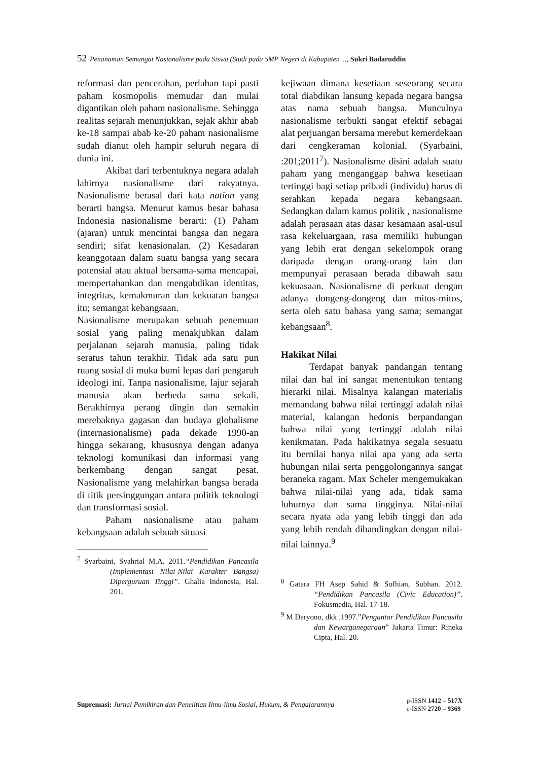52 Penanaman Semangat Nasionalisme pada Siswa (Studi pada SMP Negeri di Kabupaten ..., Sukri Badaruddin
reformasi dan pencerahan, perlahan tapi pasti paham kosmopolis memudar dan mulai digantikan oleh paham nasionalisme. Sehingga realitas sejarah menunjukkan, sejak akhir abab ke-18 sampai abab ke-20 paham nasionalisme sudah dianut oleh hampir seluruh negara di dunia ini.
Akibat dari terbentuknya negara adalah lahirnya nasionalisme dari rakyatnya. Nasionalisme berasal dari kata nation yang berarti bangsa. Menurut kamus besar bahasa Indonesia nasionalisme berarti: (1) Paham (ajaran) untuk mencintai bangsa dan negara sendiri; sifat kenasionalan. (2) Kesadaran keanggotaan dalam suatu bangsa yang secara potensial atau aktual bersama-sama mencapai, mempertahankan dan mengabdikan identitas, integritas, kemakmuran dan kekuatan bangsa itu; semangat kebangsaan.
Nasionalisme merupakan sebuah penemuan sosial yang paling menakjubkan dalam perjalanan sejarah manusia, paling tidak seratus tahun terakhir. Tidak ada satu pun ruang sosial di muka bumi lepas dari pengaruh ideologi ini. Tanpa nasionalisme, lajur sejarah manusia akan berbeda sama sekali. Berakhirnya perang dingin dan semakin merebaknya gagasan dan budaya globalisme (internasionalisme) pada dekade 1990-an hingga sekarang, khususnya dengan adanya teknologi komunikasi dan informasi yang berkembang dengan sangat pesat. Nasionalisme yang melahirkan bangsa berada di titik persinggungan antara politik teknologi dan transformasi sosial.
Paham nasionalisme atau paham kebangsaan adalah sebuah situasi
<sup>7</sup> Syarbaini, Syahrial M.A. 2011.“Pendidikan Pancasila (Implementasi Nilai-Nilai Karakter Bangsa) Diperguruan Tinggi”. Ghalia Indonesia, Hal. 201.
kejiwaan dimana kesetiaan seseorang secara total diabdikan lansung kepada negara bangsa atas nama sebuah bangsa. Munculnya nasionalisme terbukti sangat efektif sebagai alat perjuangan bersama merebut kemerdekaan dari cengkeraman kolonial. (Syarbaini, :201;2011<sup>7</sup>). Nasionalisme disini adalah suatu paham yang menganggap bahwa kesetiaan tertinggi bagi setiap pribadi (individu) harus di serahkan kepada negara kebangsaan. Sedangkan dalam kamus politik , nasionalisme adalah perasaan atas dasar kesamaan asal-usul rasa kekeluargaan, rasa memiliki hubungan yang lebih erat dengan sekelompok orang daripada dengan orang-orang lain dan mempunyai perasaan berada dibawah satu kekuasaan. Nasionalisme di perkuat dengan adanya dongeng-dongeng dan mitos-mitos, serta oleh satu bahasa yang sama; semangat kebangsaan<sup>8</sup>.
Hakikat Nilai
Terdapat banyak pandangan tentang nilai dan hal ini sangat menentukan tentang hierarki nilai. Misalnya kalangan materialis memandang bahwa nilai tertinggi adalah nilai material, kalangan hedonis berpandangan bahwa nilai yang tertinggi adalah nilai kenikmatan. Pada hakikatnya segala sesuatu itu bernilai hanya nilai apa yang ada serta hubungan nilai serta penggolongannya sangat beraneka ragam. Max Scheler mengemukakan bahwa nilai-nilai yang ada, tidak sama luhurnya dan sama tingginya. Nilai-nilai secara nyata ada yang lebih tinggi dan ada yang lebih rendah dibandingkan dengan nilai-nilai lainnya.<sup>9</sup>
<sup>8</sup> Gatara FH Asep Sahid & Sofhian, Subhan. 2012. “Pendidikan Pancasila (Civic Education)”. Fokusmedia, Hal. 17-18.
<sup>9</sup> M Daryono, dkk .1997.”Pengantar Pendidikan Pancasila dan Kewarganegaraan” Jakarta Timur: Rineka Cipta, Hal. 20.
Supremasi: Jurnal Pemikiran dan Penelitian Ilmu-ilmu Sosial, Hukum, & Pengajarannya
p-ISSN 1412 – 517X
e-ISSN 2720 – 9369